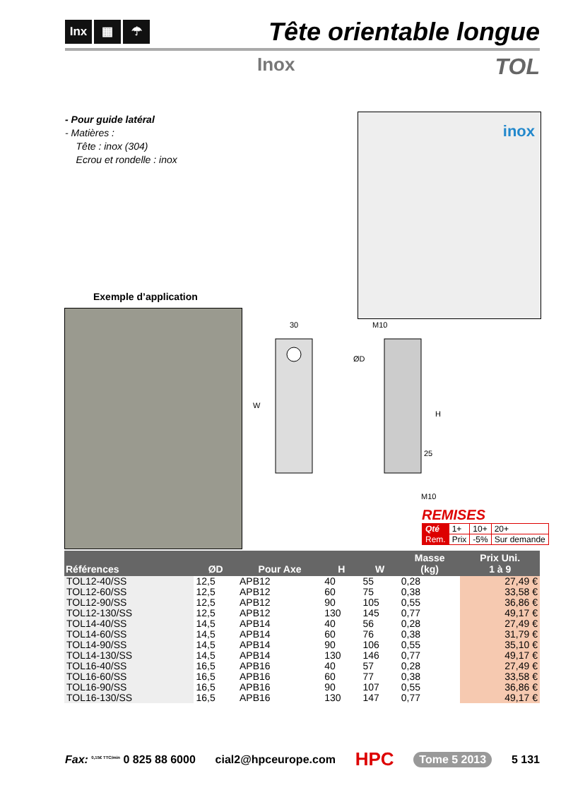Inx ▦ ☂
Tête orientable longue
Inox TOL
- Pour guide latéral
- Matières :
Tête : inox (304)
Ecrou et rondelle : inox
inox
Exemple d’application
30
W
M10
ØD
H
25
M10
REMISES
| Qté | 1+ | 10+ | 20+ |
| Rem. | Prix | -5% | Sur demande |
| Références | ØD | Pour Axe | H | W | Masse (kg) | Prix Uni. 1 à 9 |
| --- | --- | --- | --- | --- | --- | --- |
| TOL12-40/SS | 12,5 | APB12 | 40 | 55 | 0,28 | 27,49 € |
| TOL12-60/SS | 12,5 | APB12 | 60 | 75 | 0,38 | 33,58 € |
| TOL12-90/SS | 12,5 | APB12 | 90 | 105 | 0,55 | 36,86 € |
| TOL12-130/SS | 12,5 | APB12 | 130 | 145 | 0,77 | 49,17 € |
| TOL14-40/SS | 14,5 | APB14 | 40 | 56 | 0,28 | 27,49 € |
| TOL14-60/SS | 14,5 | APB14 | 60 | 76 | 0,38 | 31,79 € |
| TOL14-90/SS | 14,5 | APB14 | 90 | 106 | 0,55 | 35,10 € |
| TOL14-130/SS | 14,5 | APB14 | 130 | 146 | 0,77 | 49,17 € |
| TOL16-40/SS | 16,5 | APB16 | 40 | 57 | 0,28 | 27,49 € |
| TOL16-60/SS | 16,5 | APB16 | 60 | 77 | 0,38 | 33,58 € |
| TOL16-90/SS | 16,5 | APB16 | 90 | 107 | 0,55 | 36,86 € |
| TOL16-130/SS | 16,5 | APB16 | 130 | 147 | 0,77 | 49,17 € |
Fax: <sup>0,15€ TTC/min</sup> 0 825 88 6000 cial2@hpceurope.com HPC Tome 5 2013 5 131